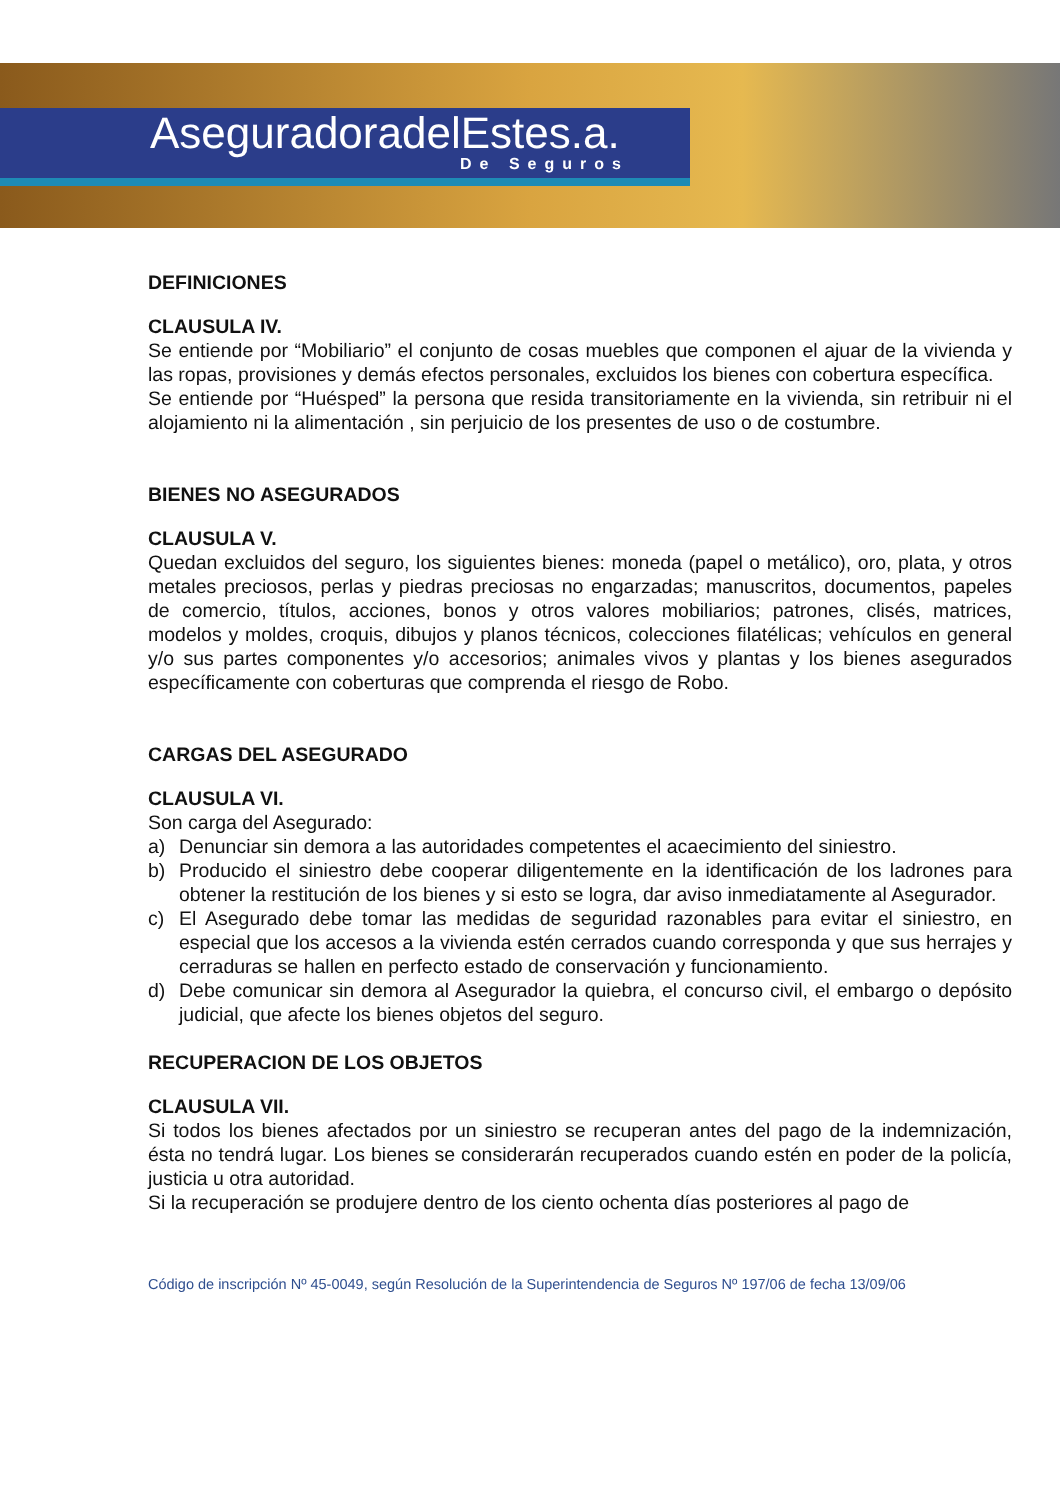AseguradoradelEstes.a.
De Seguros
DEFINICIONES
CLAUSULA IV.
Se entiende por “Mobiliario” el conjunto de cosas muebles que componen el ajuar de la vivienda y las ropas, provisiones y demás efectos personales, excluidos los bienes con cobertura específica.
Se entiende por “Huésped” la persona que resida transitoriamente en la vivienda, sin retribuir ni el alojamiento ni la alimentación , sin perjuicio de los presentes de uso o de costumbre.
BIENES NO ASEGURADOS
CLAUSULA V.
Quedan excluidos del seguro, los siguientes bienes: moneda (papel o metálico), oro, plata, y otros metales preciosos, perlas y piedras preciosas no engarzadas; manuscritos, documentos, papeles de comercio, títulos, acciones, bonos y otros valores mobiliarios; patrones, clisés, matrices, modelos y moldes, croquis, dibujos y planos técnicos, colecciones filatélicas; vehículos en general y/o sus partes componentes y/o accesorios; animales vivos y plantas y los bienes asegurados específicamente con coberturas que comprenda el riesgo de Robo.
CARGAS DEL ASEGURADO
CLAUSULA VI.
Son carga del Asegurado:
a) Denunciar sin demora a las autoridades competentes el acaecimiento del siniestro.
b) Producido el siniestro debe cooperar diligentemente en la identificación de los ladrones para obtener la restitución de los bienes y si esto se logra, dar aviso inmediatamente al Asegurador.
c) El Asegurado debe tomar las medidas de seguridad razonables para evitar el siniestro, en especial que los accesos a la vivienda estén cerrados cuando corresponda y que sus herrajes y cerraduras se hallen en perfecto estado de conservación y funcionamiento.
d) Debe comunicar sin demora al Asegurador la quiebra, el concurso civil, el embargo o depósito judicial, que afecte los bienes objetos del seguro.
RECUPERACION DE LOS OBJETOS
CLAUSULA VII.
Si todos los bienes afectados por un siniestro se recuperan antes del pago de la indemnización, ésta no tendrá lugar. Los bienes se considerarán recuperados cuando estén en poder de la policía, justicia u otra autoridad.
Si la recuperación se produjere dentro de los ciento ochenta días posteriores al pago de
Código de inscripción Nº 45-0049, según Resolución de la Superintendencia de Seguros Nº 197/06 de fecha 13/09/06